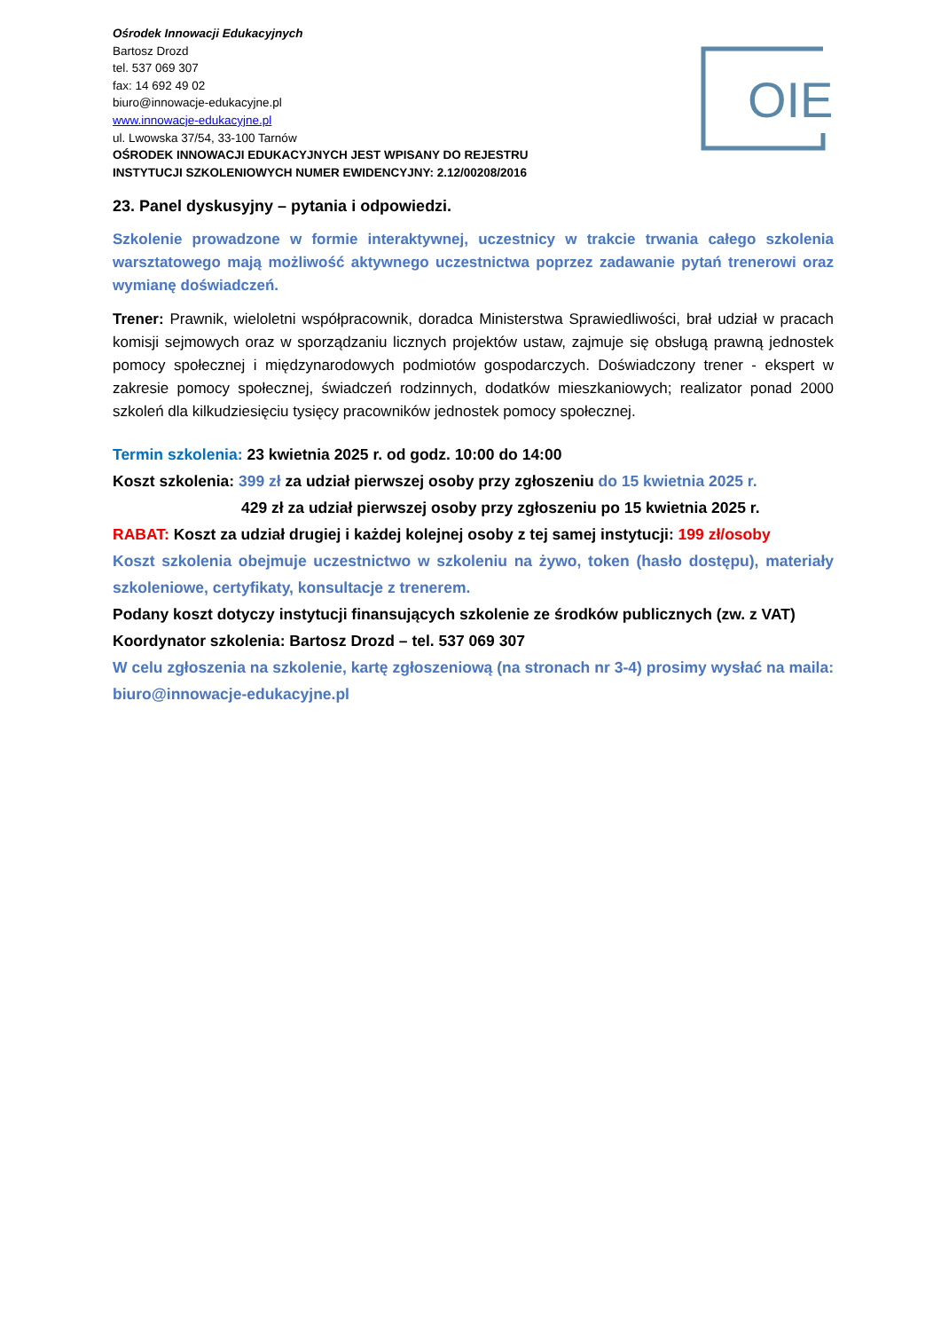Ośrodek Innowacji Edukacyjnych
Bartosz Drozd
tel. 537 069 307
fax: 14 692 49 02
biuro@innowacje-edukacyjne.pl
www.innowacje-edukacyjne.pl
ul. Lwowska 37/54, 33-100 Tarnów
OŚRODEK INNOWACJI EDUKACYJNYCH JEST WPISANY DO REJESTRU
INSTYTUCJI SZKOLENIOWYCH NUMER EWIDENCYJNY: 2.12/00208/2016
OIE
23. Panel dyskusyjny – pytania i odpowiedzi.
Szkolenie prowadzone w formie interaktywnej, uczestnicy w trakcie trwania całego szkolenia warsztatowego mają możliwość aktywnego uczestnictwa poprzez zadawanie pytań trenerowi oraz wymianę doświadczeń.
Trener: Prawnik, wieloletni współpracownik, doradca Ministerstwa Sprawiedliwości, brał udział w pracach komisji sejmowych oraz w sporządzaniu licznych projektów ustaw, zajmuje się obsługą prawną jednostek pomocy społecznej i międzynarodowych podmiotów gospodarczych. Doświadczony trener - ekspert w zakresie pomocy społecznej, świadczeń rodzinnych, dodatków mieszkaniowych; realizator ponad 2000 szkoleń dla kilkudziesięciu tysięcy pracowników jednostek pomocy społecznej.
Termin szkolenia: 23 kwietnia 2025 r. od godz. 10:00 do 14:00
Koszt szkolenia: 399 zł za udział pierwszej osoby przy zgłoszeniu do 15 kwietnia 2025 r.
429 zł za udział pierwszej osoby przy zgłoszeniu po 15 kwietnia 2025 r.
RABAT: Koszt za udział drugiej i każdej kolejnej osoby z tej samej instytucji: 199 zł/osoby
Koszt szkolenia obejmuje uczestnictwo w szkoleniu na żywo, token (hasło dostępu), materiały szkoleniowe, certyfikaty, konsultacje z trenerem.
Podany koszt dotyczy instytucji finansujących szkolenie ze środków publicznych (zw. z VAT)
Koordynator szkolenia: Bartosz Drozd – tel. 537 069 307
W celu zgłoszenia na szkolenie, kartę zgłoszeniową (na stronach nr 3-4) prosimy wysłać na maila: biuro@innowacje-edukacyjne.pl